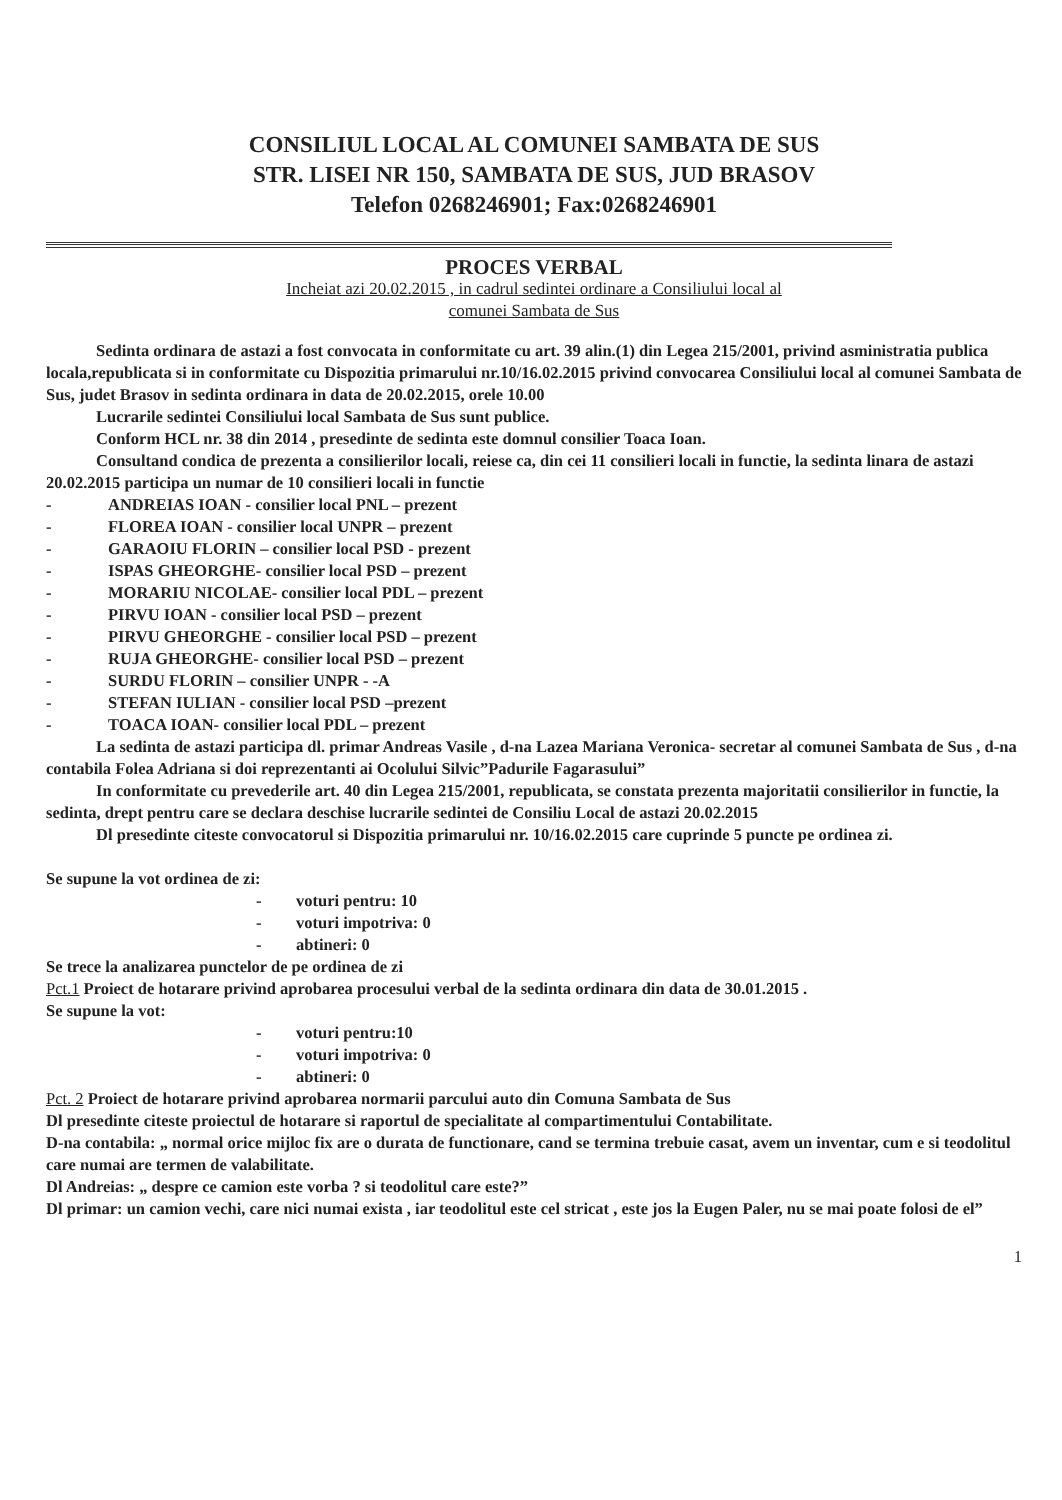CONSILIUL LOCAL AL COMUNEI SAMBATA DE SUS
STR. LISEI NR 150, SAMBATA DE SUS, JUD BRASOV
Telefon 0268246901; Fax:0268246901
PROCES VERBAL
Incheiat azi 20.02.2015 , in cadrul sedintei ordinare a Consiliului local al
comunei Sambata de Sus
Sedinta ordinara de astazi a fost convocata in conformitate cu art. 39 alin.(1) din Legea 215/2001, privind asministratia publica locala,republicata si in conformitate cu Dispozitia primarului nr.10/16.02.2015 privind convocarea Consiliului local al comunei Sambata de Sus, judet Brasov in sedinta ordinara in data de 20.02.2015, orele 10.00
Lucrarile sedintei Consiliului local Sambata de Sus sunt publice.
Conform HCL nr. 38 din 2014 , presedinte de sedinta este domnul consilier Toaca Ioan.
Consultand condica de prezenta a consilierilor locali, reiese ca, din cei 11 consilieri locali in functie, la sedinta linara de astazi 20.02.2015 participa un numar de 10 consilieri locali in functie
- ANDREIAS IOAN - consilier local PNL – prezent
- FLOREA IOAN - consilier local UNPR – prezent
- GARAOIU FLORIN – consilier local PSD - prezent
- ISPAS GHEORGHE- consilier local PSD – prezent
- MORARIU NICOLAE- consilier local PDL – prezent
- PIRVU IOAN - consilier local PSD – prezent
- PIRVU GHEORGHE - consilier local PSD – prezent
- RUJA GHEORGHE- consilier local PSD – prezent
- SURDU FLORIN – consilier UNPR - -A
- STEFAN IULIAN - consilier local PSD –prezent
- TOACA IOAN- consilier local PDL – prezent
La sedinta de astazi participa dl. primar Andreas Vasile , d-na Lazea Mariana Veronica- secretar al comunei Sambata de Sus , d-na contabila Folea Adriana si doi reprezentanti ai Ocolului Silvic”Padurile Fagarasului”
In conformitate cu prevederile art. 40 din Legea 215/2001, republicata, se constata prezenta majoritatii consilierilor in functie, la sedinta, drept pentru care se declara deschise lucrarile sedintei de Consiliu Local de astazi 20.02.2015
Dl presedinte citeste convocatorul si Dispozitia primarului nr. 10/16.02.2015 care cuprinde 5 puncte pe ordinea zi.
Se supune la vot ordinea de zi:
- voturi pentru: 10
- voturi impotriva: 0
- abtineri: 0
Se trece la analizarea punctelor de pe ordinea de zi
Pct.1 Proiect de hotarare privind aprobarea procesului verbal de la sedinta ordinara din data de 30.01.2015 .
Se supune la vot:
- voturi pentru:10
- voturi impotriva: 0
- abtineri: 0
Pct. 2 Proiect de hotarare privind aprobarea normarii parcului auto din Comuna Sambata de Sus
Dl presedinte citeste proiectul de hotarare si raportul de specialitate al compartimentului Contabilitate.
D-na contabila: „ normal orice mijloc fix are o durata de functionare, cand se termina trebuie casat, avem un inventar, cum e si teodolitul care numai are termen de valabilitate.
Dl Andreias: „ despre ce camion este vorba ? si teodolitul care este?”
Dl primar: un camion vechi, care nici numai exista , iar teodolitul este cel stricat , este jos la Eugen Paler, nu se mai poate folosi de el”
1